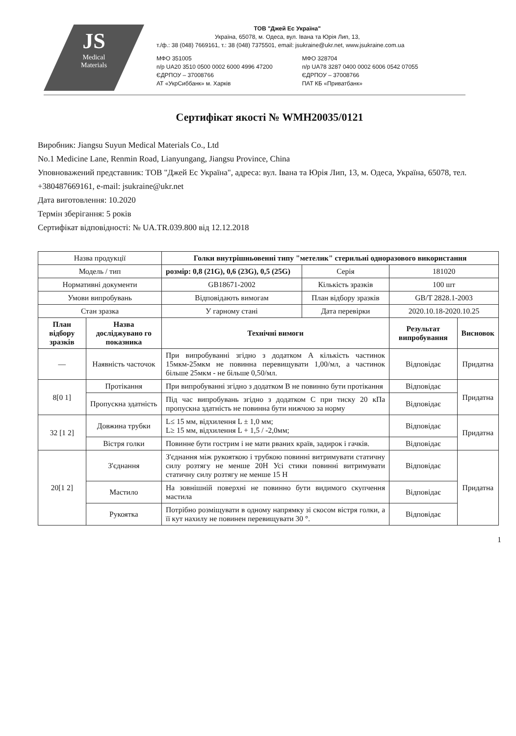JS
Medical
Materials
ТОВ "Джей Ес Україна"
Україна, 65078, м. Одеса, вул. Івана та Юрія Лип, 13,
т./ф.: 38 (048) 7669161, т.: 38 (048) 7375501, email: jsukraine@ukr.net, www.jsukraine.com.ua
МФО 351005
п/р UA20 3510 0500 0002 6000 4996 47200
ЄДРПОУ – 37008766
АТ «УкрСиббанк» м. Харків
МФО 328704
п/р UA78 3287 0400 0002 6006 0542 07055
ЄДРПОУ – 37008766
ПАТ КБ «Приватбанк»
Сертифікат якості № WMH20035/0121
Виробник: Jiangsu Suyun Medical Materials Co., Ltd
No.1 Medicine Lane, Renmin Road, Lianyungang, Jiangsu Province, China
Уповноважений представник: ТОВ "Джей Ес Україна", адреса: вул. Івана та Юрія Лип, 13, м. Одеса, Україна, 65078, тел. +380487669161, e-mail: jsukraine@ukr.net
Дата виготовлення: 10.2020
Термін зберігання: 5 років
Сертифікат відповідності: № UA.TR.039.800 від 12.12.2018
| Назва продукції | | Голки внутрішньовенні типу "метелик" стерильні одноразового використання | | | |
| Модель / тип | | розмір: 0,8 (21G), 0,6 (23G), 0,5 (25G) | Серія | 181020 | |
| Нормативні документи | | GB18671-2002 | Кількість зразків | 100 шт | |
| Умови випробувань | | Відповідають вимогам | План відбору зразків | GB/T 2828.1-2003 | |
| Стан зразка | | У гарному стані | Дата перевірки | 2020.10.18-2020.10.25 | |
| План відбору зразків | Назва досліджувано го показника | Технічні вимоги | | Результат випробування | Висновок |
| — | Наявність часточок | При випробуванні згідно з додатком А кількість частинок 15мкм-25мкм не повинна перевищувати 1,00/мл, а частинок більше 25мкм - не більше 0,50/мл. | | Відповідає | Придатна |
| 8[0 1] | Протікання | При випробуванні згідно з додатком В не повинно бути протікання | | Відповідає | Придатна |
| | Пропускна здатність | Під час випробувань згідно з додатком С при тиску 20 кПа пропускна здатність не повинна бути нижчою за норму | | Відповідає | |
| 32 [1 2] | Довжина трубки | L≤ 15 мм, відхилення L ± 1,0 мм; L≥ 15 мм, відхилення L + 1,5 / -2,0мм; | | Відповідає | Придатна |
| | Вістря голки | Повинне бути гострим і не мати рваних країв, задирок і гачків. | | Відповідає | |
| 20[1 2] | З'єднання | З'єднання між рукояткою і трубкою повинні витримувати статичну силу розтягу не менше 20Н Усі стики повинні витримувати статичну силу розтягу не менше 15 Н | | Відповідає | Придатна |
| | Мастило | На зовнішній поверхні не повинно бути видимого скупчення мастила | | Відповідає | |
| | Рукоятка | Потрібно розміщувати в одному напрямку зі скосом вістря голки, а її кут нахилу не повинен перевищувати 30 °. | | Відповідає | |
1